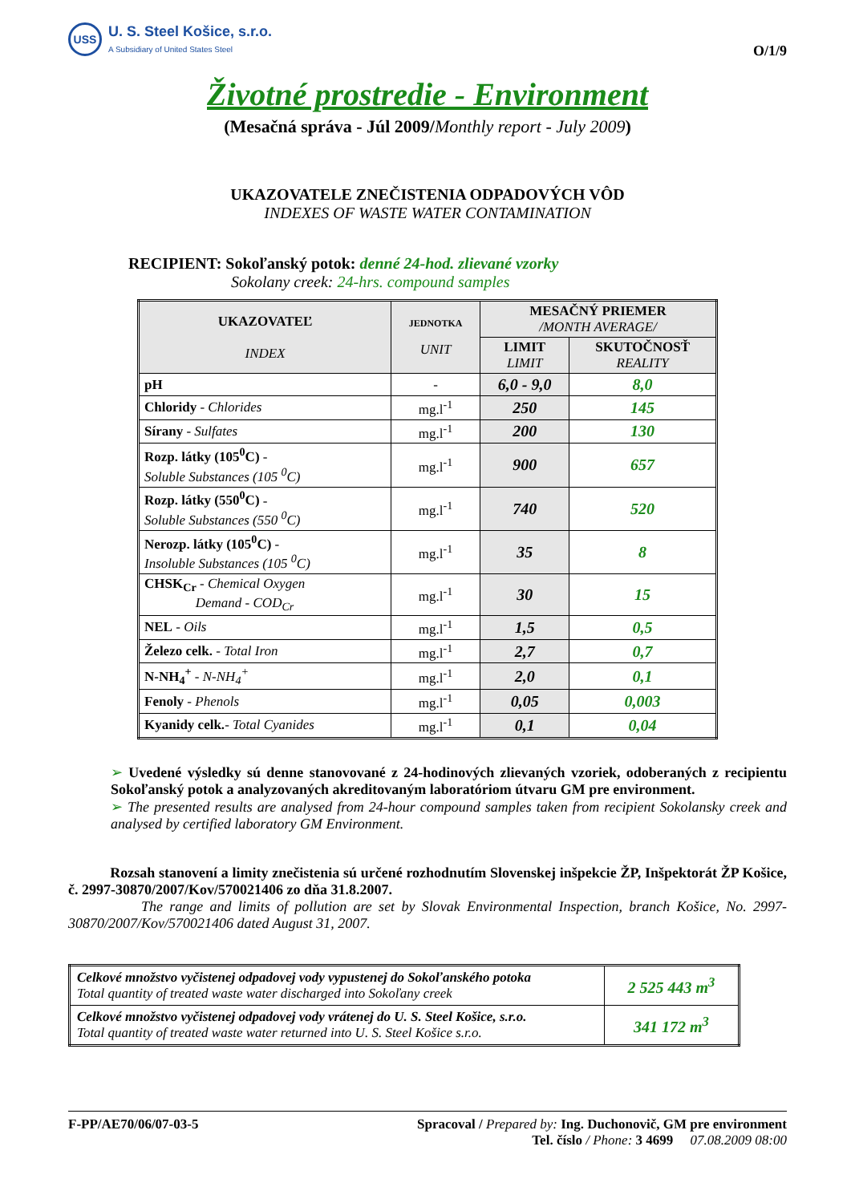USS
U. S. Steel Košice, s.r.o.
A Subsidiary of United States Steel
O/1/9
Životné prostredie - Environment
(Mesačná správa - Júl 2009/Monthly report - July 2009)
UKAZOVATELE ZNEČISTENIA ODPADOVÝCH VÔD
INDEXES OF WASTE WATER CONTAMINATION
RECIPIENT: Sokoľanský potok: denné 24-hod. zlievané vzorky
Sokolany creek: 24-hrs. compound samples
| UKAZOVATEĽ INDEX | JEDNOTKA UNIT | MESAČNÝ PRIEMER /MONTH AVERAGE/ | |
| --- | --- | --- | --- |
| | | LIMIT LIMIT | SKUTOČNOSŤ REALITY |
| pH | - | 6,0 - 9,0 | 8,0 |
| Chloridy - Chlorides | mg.l<sup>-1</sup> | 250 | 145 |
| Sírany - Sulfates | mg.l<sup>-1</sup> | 200 | 130 |
| Rozp. látky (105<sup>0</sup>C) - Soluble Substances (105 <sup>0</sup>C) | mg.l<sup>-1</sup> | 900 | 657 |
| Rozp. látky (550<sup>0</sup>C) - Soluble Substances (550 <sup>0</sup>C) | mg.l<sup>-1</sup> | 740 | 520 |
| Nerozp. látky (105<sup>0</sup>C) - Insoluble Substances (105 <sup>0</sup>C) | mg.l<sup>-1</sup> | 35 | 8 |
| CHSK<sub>Cr</sub> - Chemical Oxygen Demand - COD<sub>Cr</sub> | mg.l<sup>-1</sup> | 30 | 15 |
| NEL - Oils | mg.l<sup>-1</sup> | 1,5 | 0,5 |
| Železo celk. - Total Iron | mg.l<sup>-1</sup> | 2,7 | 0,7 |
| N-NH<sub>4</sub><sup>+</sup> - N-NH<sub>4</sub><sup>+</sup> | mg.l<sup>-1</sup> | 2,0 | 0,1 |
| Fenoly - Phenols | mg.l<sup>-1</sup> | 0,05 | 0,003 |
| Kyanidy celk. - Total Cyanides | mg.l<sup>-1</sup> | 0,1 | 0,04 |
➢ Uvedené výsledky sú denne stanovované z 24-hodinových zlievaných vzoriek, odoberaných z recipientu Sokoľanský potok a analyzovaných akreditovaným laboratóriom útvaru GM pre environment.
➢ The presented results are analysed from 24-hour compound samples taken from recipient Sokolansky creek and analysed by certified laboratory GM Environment.
Rozsah stanovení a limity znečistenia sú určené rozhodnutím Slovenskej inšpekcie ŽP, Inšpektorát ŽP Košice, č. 2997-30870/2007/Kov/570021406 zo dňa 31.8.2007.
The range and limits of pollution are set by Slovak Environmental Inspection, branch Košice, No. 2997-30870/2007/Kov/570021406 dated August 31, 2007.
| Celkové množstvo vyčistenej odpadovej vody vypustenej do Sokoľanského potoka Total quantity of treated waste water discharged into Sokoľany creek | 2 525 443 m<sup>3</sup> |
| Celkové množstvo vyčistenej odpadovej vody vrátenej do U. S. Steel Košice, s.r.o. Total quantity of treated waste water returned into U. S. Steel Košice s.r.o. | 341 172 m<sup>3</sup> |
F-PP/AE70/06/07-03-5 Spracoval / Prepared by: Ing. Duchonovič, GM pre environment
Tel. číslo / Phone: 3 4699 07.08.2009 08:00